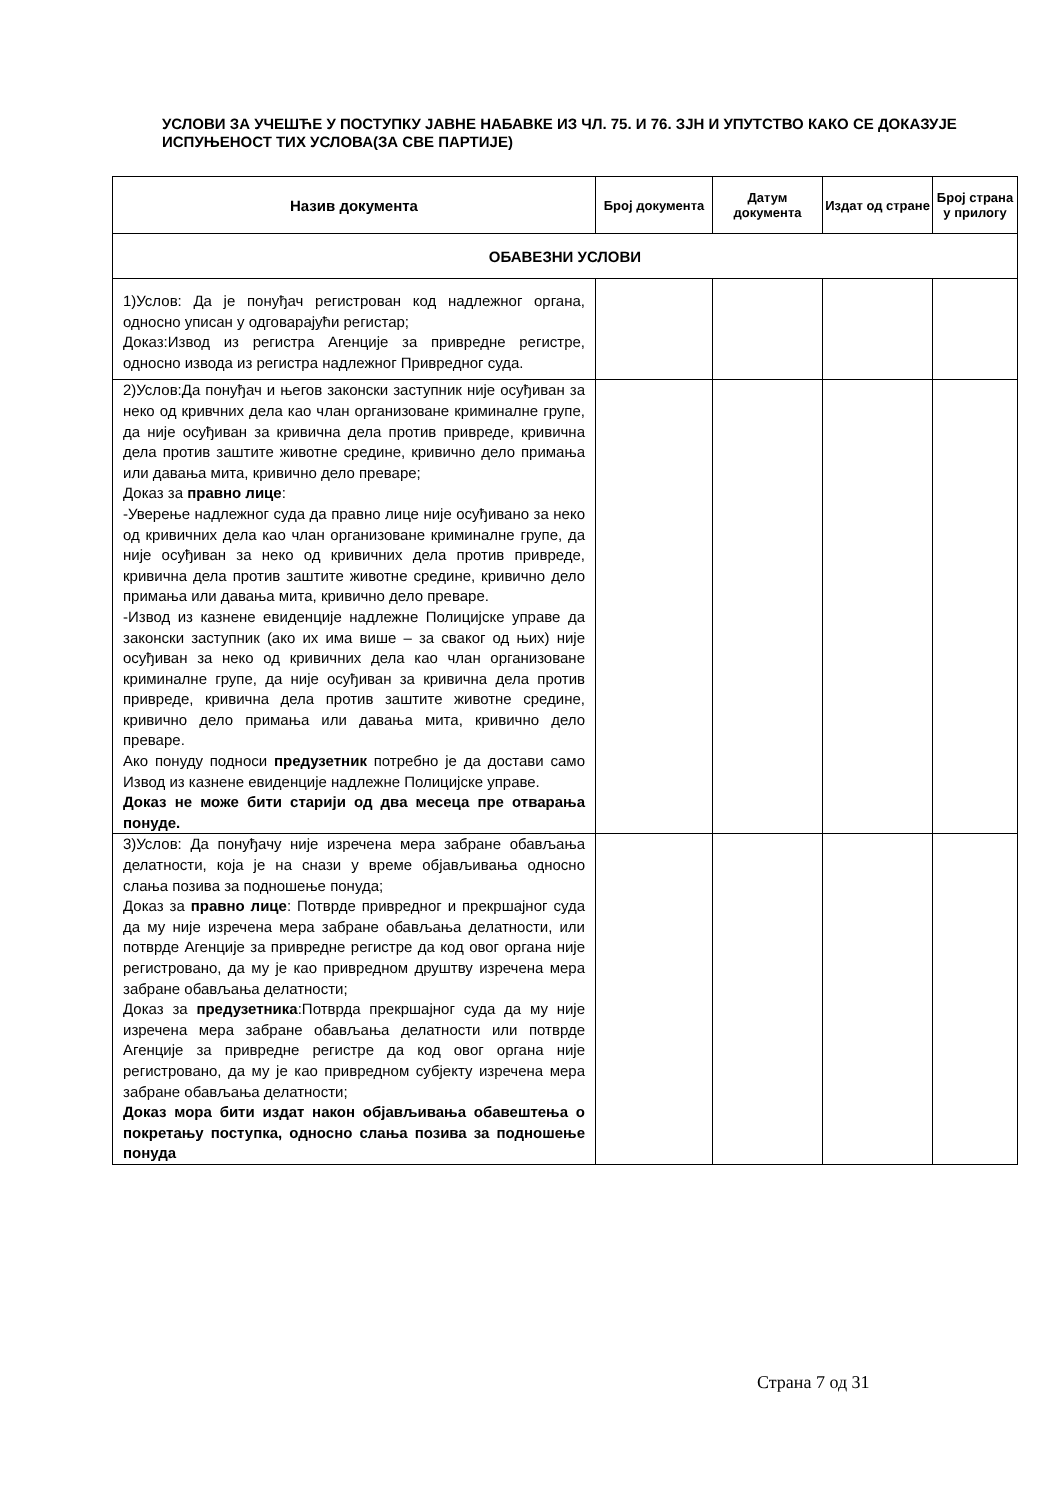УСЛОВИ ЗА УЧЕШЋЕ У ПОСТУПКУ ЈАВНЕ НАБАВКЕ ИЗ ЧЛ. 75. И 76. ЗЈН И УПУТСТВО КАКО СЕ ДОКАЗУЈЕ ИСПУЊЕНОСТ ТИХ УСЛОВА(ЗА СВЕ ПАРТИЈЕ)
| Назив документа | Број документа | Датум документа | Издат од стране | Број страна у прилогу |
| --- | --- | --- | --- | --- |
| ОБАВЕЗНИ УСЛОВИ | | | | |
| 1)Услов: Да је понуђач регистрован код надлежног органа, односно уписан у одговарајући регистар; Доказ:Извод из регистра Агенције за привредне регистре, односно извода из регистра надлежног Привредног суда. | | | | |
| 2)Услов:Да понуђач и његов законски заступник није осуђиван за неко од кривчних дела као члан организоване криминалне групе, да није осуђиван за кривична дела против привреде, кривична дела против заштите животне средине, кривично дело примања или давања мита, кривично дело преваре; Доказ за правно лице : -Уверење надлежног суда да правно лице није осуђивано за неко од кривичних дела као члан организоване криминалне групе, да није осуђиван за неко од кривичних дела против привреде, кривична дела против заштите животне средине, кривично дело примања или давања мита, кривично дело преваре. -Извод из казнене евиденције надлежне Полицијске управе да законски заступник (ако их има више – за сваког од њих) није осуђиван за неко од кривичних дела као члан организоване криминалне групе, да није осуђиван за кривична дела против привреде, кривична дела против заштите животне средине, кривично дело примања или давања мита, кривично дело преваре. Ако понуду подноси предузетник потребно је да достави само Извод из казнене евиденције надлежне Полицијске управе. Доказ не може бити старији од два месеца пре отварања понуде. | | | | |
| 3)Услов: Да понуђачу није изречена мера забране обављања делатности, која је на снази у време објављивања односно слања позива за подношење понуда; Доказ за правно лице : Потврде привредног и прекршајног суда да му није изречена мера забране обављања делатности, или потврде Агенције за привредне регистре да код овог органа није регистровано, да му је као привредном друштву изречена мера забране обављања делатности; Доказ за предузетника :Потврда прекршајног суда да му није изречена мера забране обављања делатности или потврде Агенције за привредне регистре да код овог органа није регистровано, да му је као привредном субјекту изречена мера забране обављања делатности; Доказ мора бити издат након објављивања обавештења о покретању поступка, односно слања позива за подношење понуда | | | | |
Страна 7 од 31